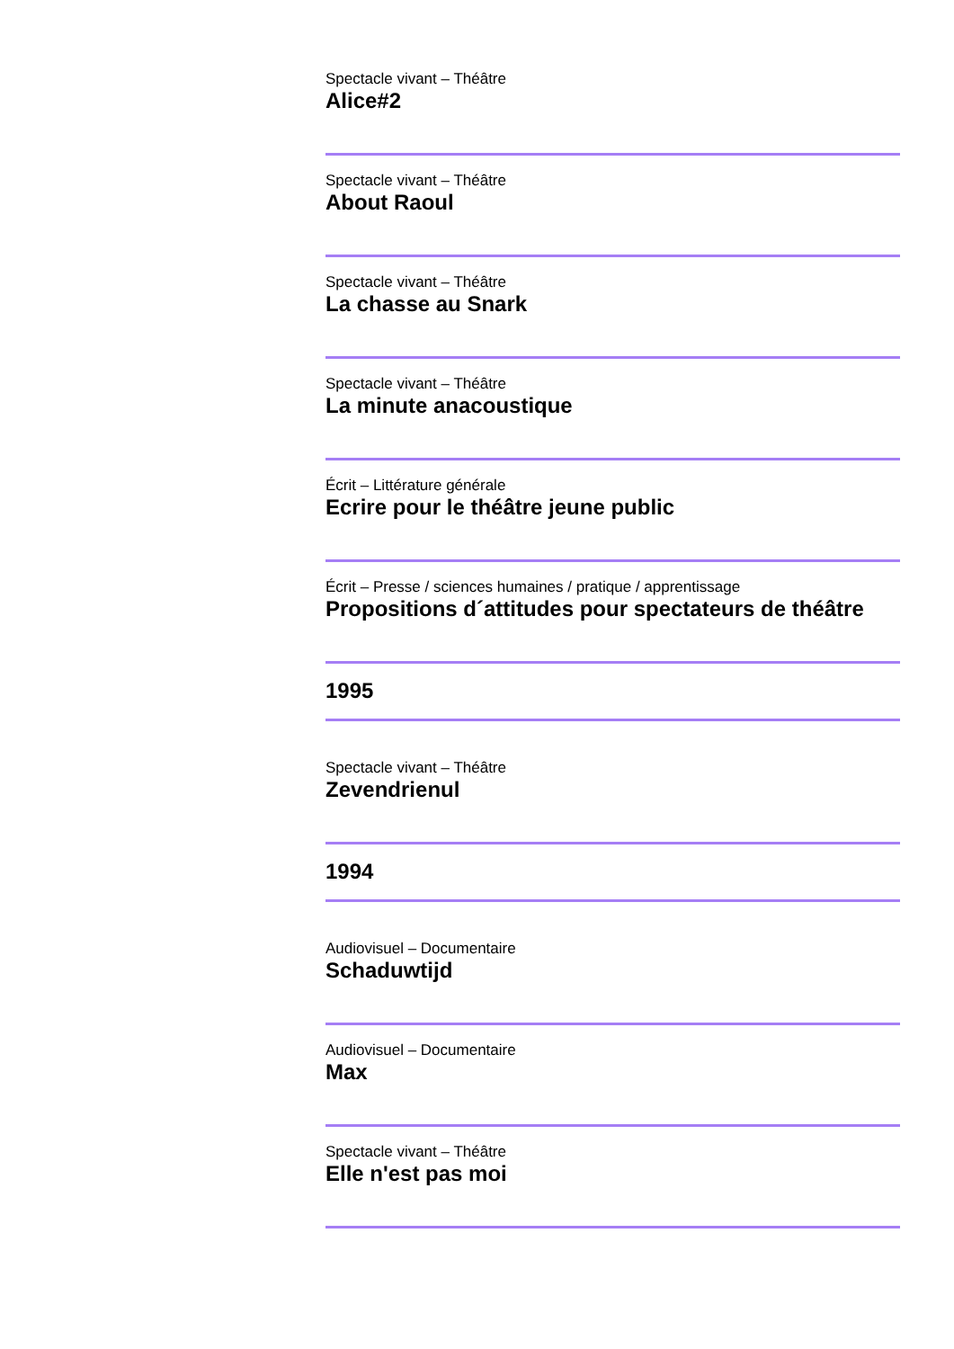Spectacle vivant – Théâtre
Alice#2
Spectacle vivant – Théâtre
About Raoul
Spectacle vivant – Théâtre
La chasse au Snark
Spectacle vivant – Théâtre
La minute anacoustique
Écrit – Littérature générale
Ecrire pour le théâtre jeune public
Écrit – Presse / sciences humaines / pratique / apprentissage
Propositions d´attitudes pour spectateurs de théâtre
1995
Spectacle vivant – Théâtre
Zevendrienul
1994
Audiovisuel – Documentaire
Schaduwtijd
Audiovisuel – Documentaire
Max
Spectacle vivant – Théâtre
Elle n'est pas moi